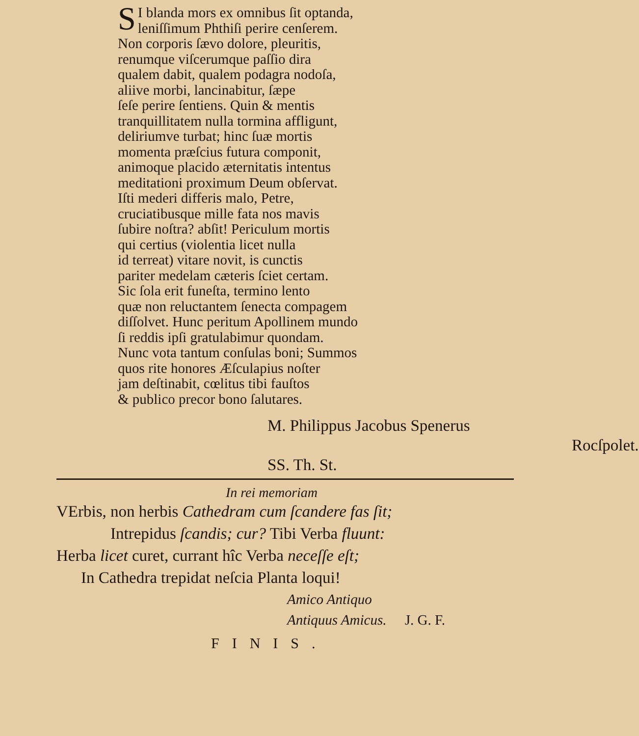SI blanda mors ex omnibus ſit optanda,
leniſſimum Phthiſi perire cenſerem.
Non corporis ſævo dolore, pleuritis,
renumque viſcerumque paſſio dira
qualem dabit, qualem podagra nodoſa,
aliive morbi, lancinabitur, ſæpe
ſeſe perire ſentiens. Quin & mentis
tranquillitatem nulla tormina affligunt,
deliriumve turbat; hinc ſuæ mortis
momenta præſcius futura componit,
animoque placido æternitatis intentus
meditationi proximum Deum obſervat.
Iſti mederi differis malo, Petre,
cruciatibusque mille fata nos mavis
ſubire noſtra? abſit! Periculum mortis
qui certius (violentia licet nulla
id terreat) vitare novit, is cunctis
pariter medelam cæteris ſciet certam.
Sic ſola erit funeſta, termino lento
quæ non reluctantem ſenecta compagem
diſſolvet. Hunc peritum Apollinem mundo
ſi reddis ipſi gratulabimur quondam.
Nunc vota tantum conſulas boni; Summos
quos rite honores Æſculapius noſter
jam deſtinabit, cœlitus tibi fauſtos
& publico precor bono ſalutares.
M. Philippus Jacobus Spenerus
Rocſpolet. SS. Th. St.
In rei memoriam
VErbis, non herbis Cathedram cum ſcandere fas ſit;
Intrepidus ſcandis; cur? Tibi Verba fluunt:
Herba licet curet, currant hîc Verba neceſſe eſt;
In Cathedra trepidat neſcia Planta loqui!
Amico Antiquo
Antiquus Amicus. J. G. F.
FINIS.